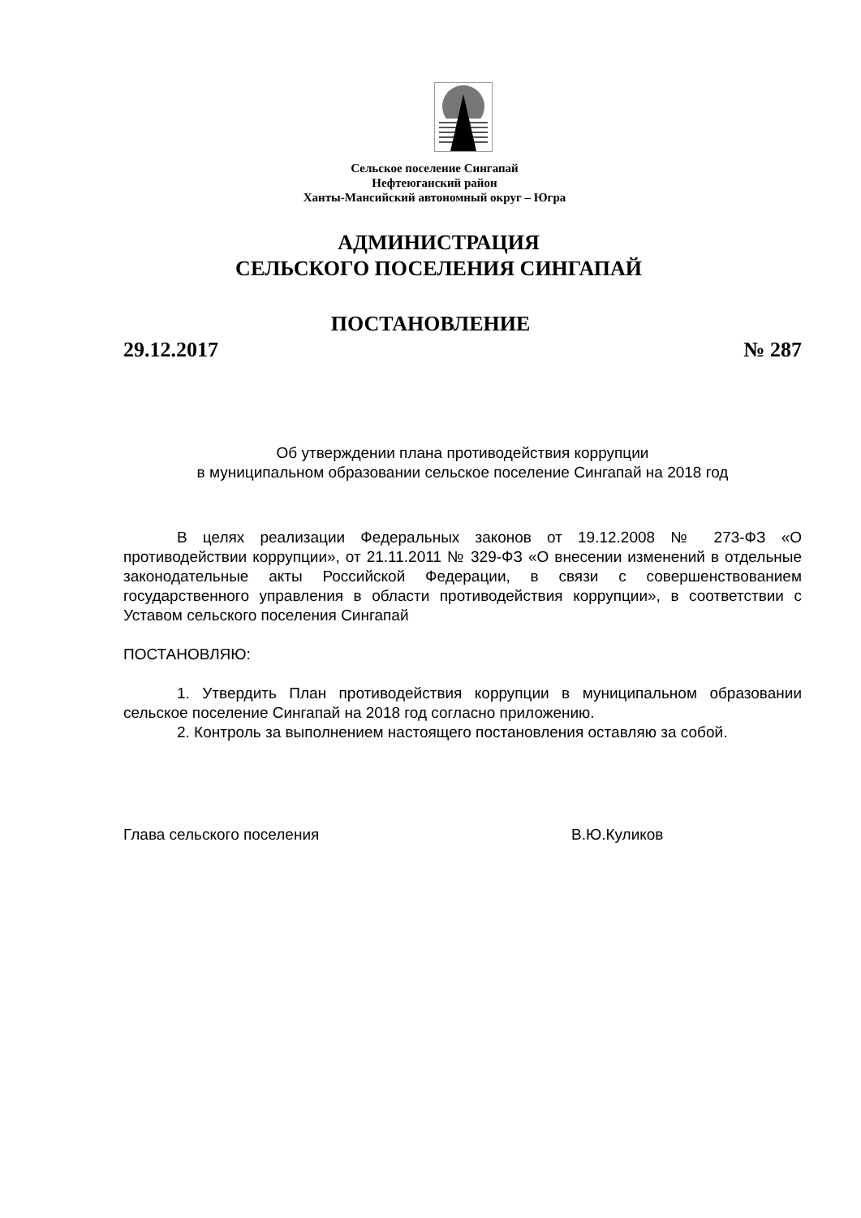Сельское поселение Сингапай
Нефтеюганский район
Ханты-Мансийский автономный округ – Югра
АДМИНИСТРАЦИЯ
СЕЛЬСКОГО ПОСЕЛЕНИЯ СИНГАПАЙ
ПОСТАНОВЛЕНИЕ
29.12.2017 № 287
Об утверждении плана противодействия коррупции
в муниципальном образовании сельское поселение Сингапай на 2018 год
В целях реализации Федеральных законов от 19.12.2008 № 273-ФЗ «О противодействии коррупции», от 21.11.2011 № 329-ФЗ «О внесении изменений в отдельные законодательные акты Российской Федерации, в связи с совершенствованием государственного управления в области противодействия коррупции», в соответствии с Уставом сельского поселения Сингапай
ПОСТАНОВЛЯЮ:
1. Утвердить План противодействия коррупции в муниципальном образовании сельское поселение Сингапай на 2018 год согласно приложению.
2. Контроль за выполнением настоящего постановления оставляю за собой.
Глава сельского поселения В.Ю.Куликов